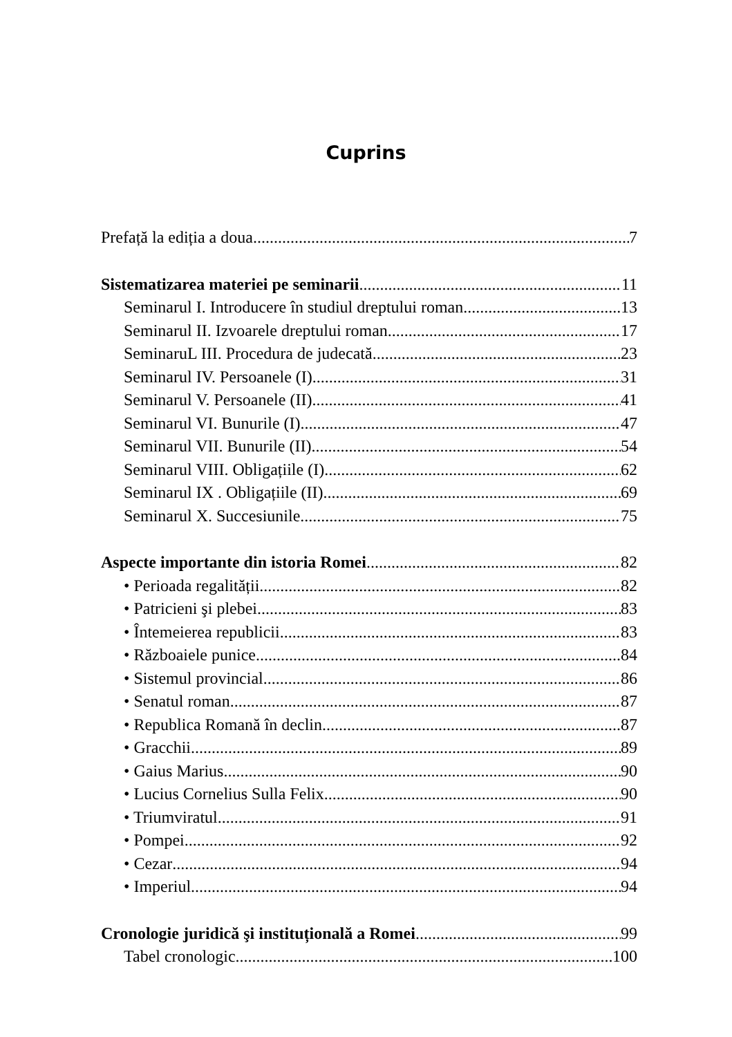Cuprins
Prefață la ediția a doua 7
Sistematizarea materiei pe seminarii 11
Seminarul I. Introducere în studiul dreptului roman 13
Seminarul II. Izvoarele dreptului roman 17
SeminaruL III. Procedura de judecată 23
Seminarul IV. Persoanele (I) 31
Seminarul V. Persoanele (II) 41
Seminarul VI. Bunurile (I) 47
Seminarul VII. Bunurile (II) 54
Seminarul VIII. Obligațiile (I) 62
Seminarul IX . Obligațiile (II) 69
Seminarul X. Succesiunile 75
Aspecte importante din istoria Romei 82
• Perioada regalității 82
• Patricieni şi plebei 83
• Întemeierea republicii 83
• Războaiele punice 84
• Sistemul provincial 86
• Senatul roman 87
• Republica Romană în declin 87
• Gracchii 89
• Gaius Marius 90
• Lucius Cornelius Sulla Felix 90
• Triumviratul 91
• Pompei 92
• Cezar 94
• Imperiul 94
Cronologie juridică şi instituțională a Romei 99
Tabel cronologic 100